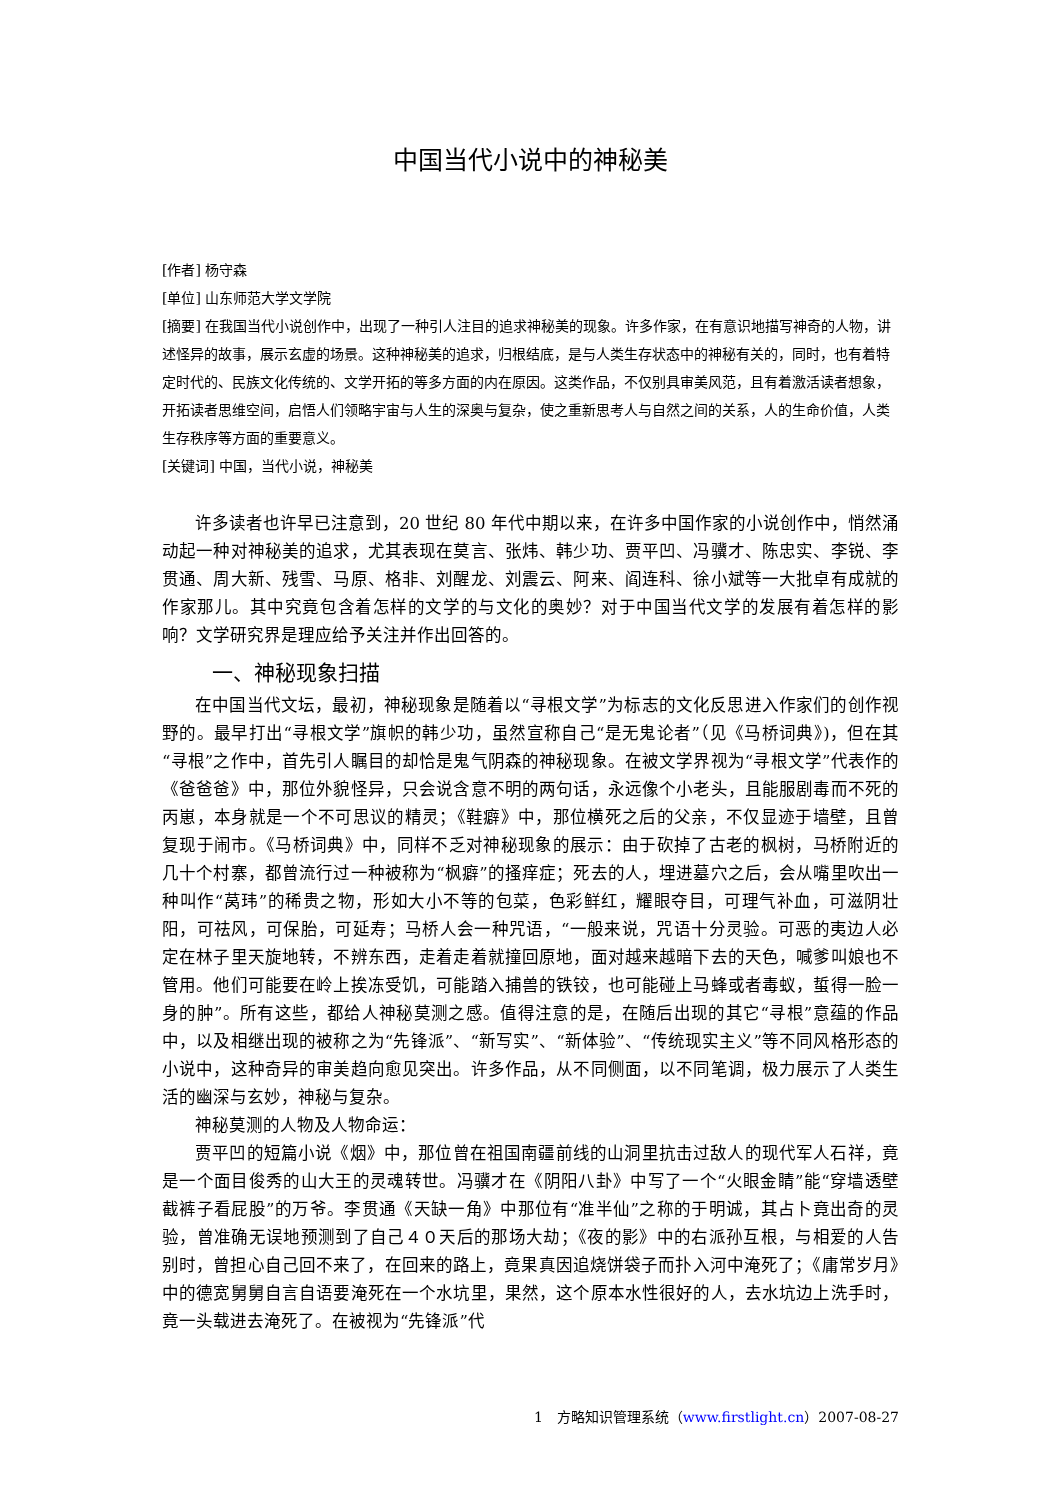中国当代小说中的神秘美
[作者] 杨守森
[单位] 山东师范大学文学院
[摘要] 在我国当代小说创作中，出现了一种引人注目的追求神秘美的现象。许多作家，在有意识地描写神奇的人物，讲述怪异的故事，展示玄虚的场景。这种神秘美的追求，归根结底，是与人类生存状态中的神秘有关的，同时，也有着特定时代的、民族文化传统的、文学开拓的等多方面的内在原因。这类作品，不仅别具审美风范，且有着激活读者想象，开拓读者思维空间，启悟人们领略宇宙与人生的深奥与复杂，使之重新思考人与自然之间的关系，人的生命价值，人类生存秩序等方面的重要意义。
[关键词] 中国，当代小说，神秘美
许多读者也许早已注意到，20 世纪 80 年代中期以来，在许多中国作家的小说创作中，悄然涌动起一种对神秘美的追求，尤其表现在莫言、张炜、韩少功、贾平凹、冯骥才、陈忠实、李锐、李贯通、周大新、残雪、马原、格非、刘醒龙、刘震云、阿来、阎连科、徐小斌等一大批卓有成就的作家那儿。其中究竟包含着怎样的文学的与文化的奥妙？对于中国当代文学的发展有着怎样的影响？文学研究界是理应给予关注并作出回答的。
一、神秘现象扫描
在中国当代文坛，最初，神秘现象是随着以“寻根文学”为标志的文化反思进入作家们的创作视野的。最早打出“寻根文学”旗帜的韩少功，虽然宣称自己“是无鬼论者”（见《马桥词典》)，但在其“寻根”之作中，首先引人瞩目的却恰是鬼气阴森的神秘现象。在被文学界视为“寻根文学”代表作的《爸爸爸》中，那位外貌怪异，只会说含意不明的两句话，永远像个小老头，且能服剧毒而不死的丙崽，本身就是一个不可思议的精灵；《鞋癖》中，那位横死之后的父亲，不仅显迹于墙壁，且曾复现于闹市。《马桥词典》中，同样不乏对神秘现象的展示：由于砍掉了古老的枫树，马桥附近的几十个村寨，都曾流行过一种被称为“枫癖”的搔痒症；死去的人，埋进墓穴之后，会从嘴里吹出一种叫作“莴玮”的稀贵之物，形如大小不等的包菜，色彩鲜红，耀眼夺目，可理气补血，可滋阴壮阳，可祛风，可保胎，可延寿；马桥人会一种咒语，“一般来说，咒语十分灵验。可恶的夷边人必定在林子里天旋地转，不辨东西，走着走着就撞回原地，面对越来越暗下去的天色，喊爹叫娘也不管用。他们可能要在岭上挨冻受饥，可能踏入捕兽的铁铰，也可能碰上马蜂或者毒蚁，蜇得一脸一身的肿”。所有这些，都给人神秘莫测之感。值得注意的是，在随后出现的其它“寻根”意蕴的作品中，以及相继出现的被称之为“先锋派”、“新写实”、“新体验”、“传统现实主义”等不同风格形态的小说中，这种奇异的审美趋向愈见突出。许多作品，从不同侧面，以不同笔调，极力展示了人类生活的幽深与玄妙，神秘与复杂。
神秘莫测的人物及人物命运：
贾平凹的短篇小说《烟》中，那位曾在祖国南疆前线的山洞里抗击过敌人的现代军人石祥，竟是一个面目俊秀的山大王的灵魂转世。冯骥才在《阴阳八卦》中写了一个“火眼金睛”能“穿墙透壁截裤子看屁股”的万爷。李贯通《天缺一角》中那位有“准半仙”之称的于明诚，其占卜竟出奇的灵验，曾准确无误地预测到了自己４０天后的那场大劫；《夜的影》中的右派孙互根，与相爱的人告别时，曾担心自己回不来了，在回来的路上，竟果真因追烧饼袋子而扑入河中淹死了；《庸常岁月》中的德宽舅舅自言自语要淹死在一个水坑里，果然，这个原本水性很好的人，去水坑边上洗手时，竟一头载进去淹死了。在被视为“先锋派”代
1　方略知识管理系统（www.firstlight.cn）2007-08-27